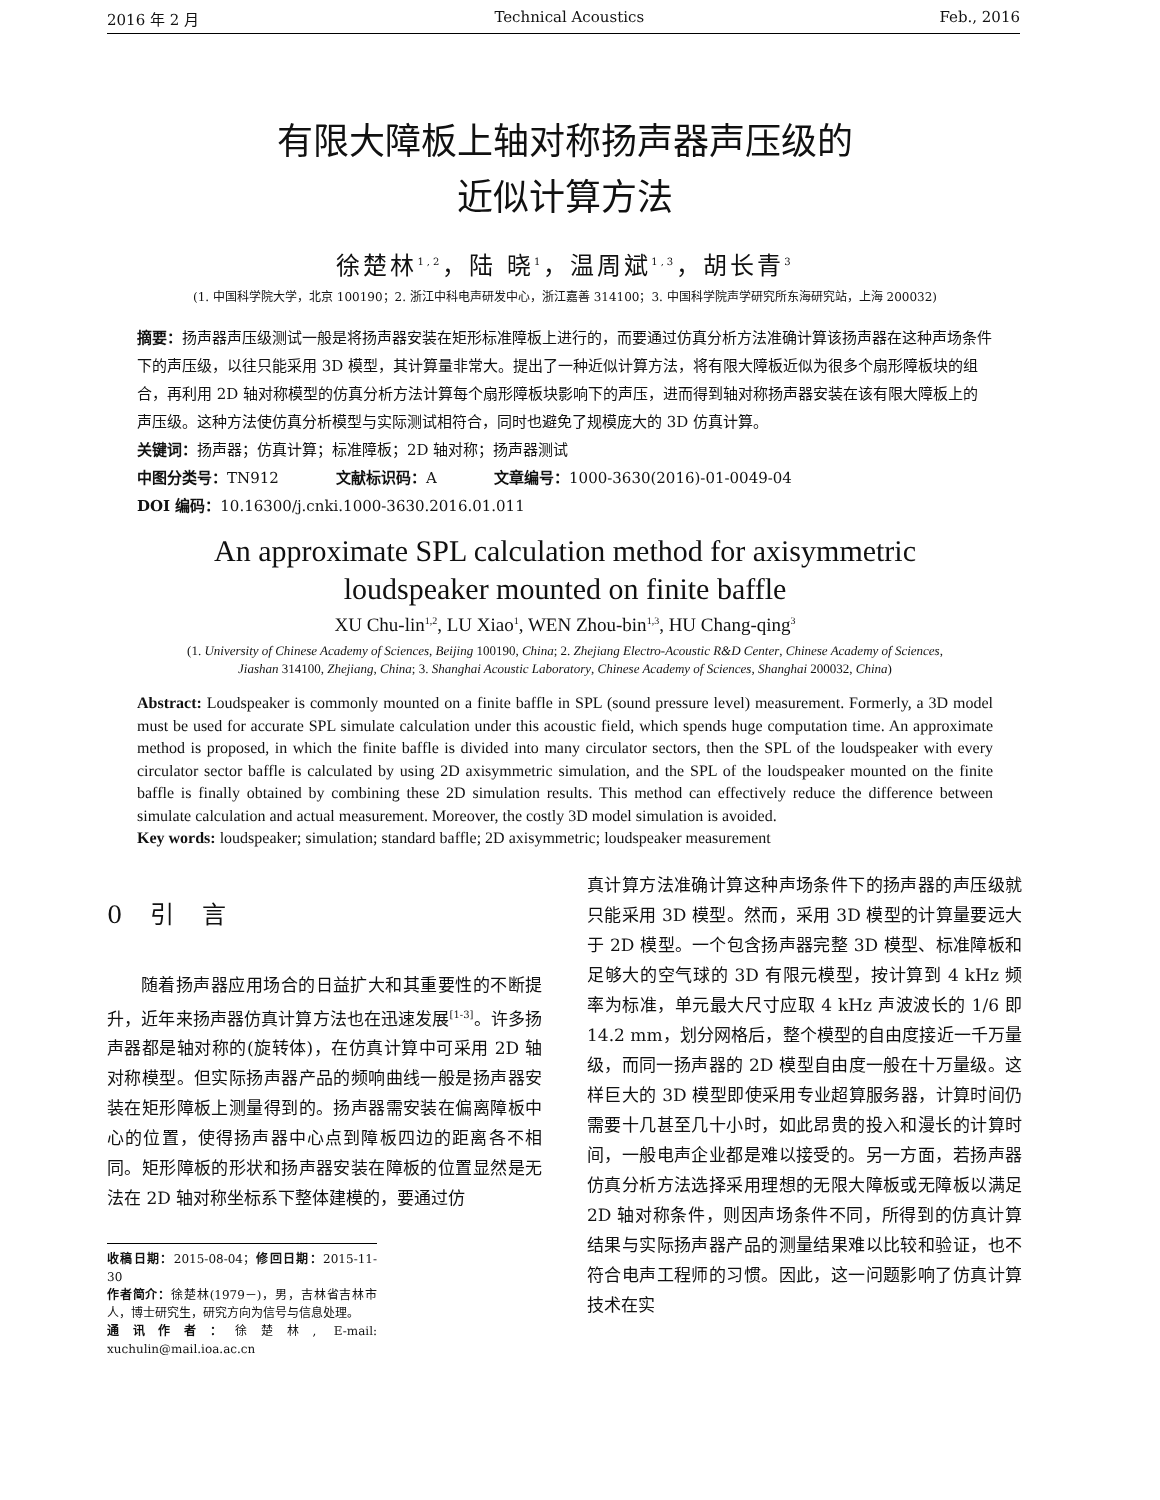2016 年 2 月 Technical Acoustics Feb., 2016
有限大障板上轴对称扬声器声压级的
近似计算方法
徐楚林<sup>1,2</sup>，陆 晓<sup>1</sup>，温周斌<sup>1,3</sup>，胡长青<sup>3</sup>
(1. 中国科学院大学，北京 100190；2. 浙江中科电声研发中心，浙江嘉善 314100；3. 中国科学院声学研究所东海研究站，上海 200032)
摘要：扬声器声压级测试一般是将扬声器安装在矩形标准障板上进行的，而要通过仿真分析方法准确计算该扬声器在这种声场条件下的声压级，以往只能采用 3D 模型，其计算量非常大。提出了一种近似计算方法，将有限大障板近似为很多个扇形障板块的组合，再利用 2D 轴对称模型的仿真分析方法计算每个扇形障板块影响下的声压，进而得到轴对称扬声器安装在该有限大障板上的声压级。这种方法使仿真分析模型与实际测试相符合，同时也避免了规模庞大的 3D 仿真计算。
关键词：扬声器；仿真计算；标准障板；2D 轴对称；扬声器测试
中图分类号：TN912 文献标识码：A 文章编号：1000-3630(2016)-01-0049-04
DOI 编码：10.16300/j.cnki.1000-3630.2016.01.011
An approximate SPL calculation method for axisymmetric
loudspeaker mounted on finite baffle
XU Chu-lin<sup>1,2</sup>, LU Xiao<sup>1</sup>, WEN Zhou-bin<sup>1,3</sup>, HU Chang-qing<sup>3</sup>
(1. University of Chinese Academy of Sciences, Beijing 100190, China; 2. Zhejiang Electro-Acoustic R&D Center, Chinese Academy of Sciences,
Jiashan 314100, Zhejiang, China; 3. Shanghai Acoustic Laboratory, Chinese Academy of Sciences, Shanghai 200032, China)
Abstract: Loudspeaker is commonly mounted on a finite baffle in SPL (sound pressure level) measurement. Formerly, a 3D model must be used for accurate SPL simulate calculation under this acoustic field, which spends huge computation time. An approximate method is proposed, in which the finite baffle is divided into many circulator sectors, then the SPL of the loudspeaker with every circulator sector baffle is calculated by using 2D axisymmetric simulation, and the SPL of the loudspeaker mounted on the finite baffle is finally obtained by combining these 2D simulation results. This method can effectively reduce the difference between simulate calculation and actual measurement. Moreover, the costly 3D model simulation is avoided.
Key words: loudspeaker; simulation; standard baffle; 2D axisymmetric; loudspeaker measurement
0 引 言
随着扬声器应用场合的日益扩大和其重要性的不断提升，近年来扬声器仿真计算方法也在迅速发展<sup>[1-3]</sup>。许多扬声器都是轴对称的(旋转体)，在仿真计算中可采用 2D 轴对称模型。但实际扬声器产品的频响曲线一般是扬声器安装在矩形障板上测量得到的。扬声器需安装在偏离障板中心的位置，使得扬声器中心点到障板四边的距离各不相同。矩形障板的形状和扬声器安装在障板的位置显然是无法在 2D 轴对称坐标系下整体建模的，要通过仿
收稿日期：2015-08-04；修回日期：2015-11-30
作者简介：徐楚林(1979－)，男，吉林省吉林市人，博士研究生，研究方向为信号与信息处理。
通讯作者：徐楚林, E-mail: xuchulin@mail.ioa.ac.cn
真计算方法准确计算这种声场条件下的扬声器的声压级就只能采用 3D 模型。然而，采用 3D 模型的计算量要远大于 2D 模型。一个包含扬声器完整 3D 模型、标准障板和足够大的空气球的 3D 有限元模型，按计算到 4 kHz 频率为标准，单元最大尺寸应取 4 kHz 声波波长的 1/6 即 14.2 mm，划分网格后，整个模型的自由度接近一千万量级，而同一扬声器的 2D 模型自由度一般在十万量级。这样巨大的 3D 模型即使采用专业超算服务器，计算时间仍需要十几甚至几十小时，如此昂贵的投入和漫长的计算时间，一般电声企业都是难以接受的。另一方面，若扬声器仿真分析方法选择采用理想的无限大障板或无障板以满足 2D 轴对称条件，则因声场条件不同，所得到的仿真计算结果与实际扬声器产品的测量结果难以比较和验证，也不符合电声工程师的习惯。因此，这一问题影响了仿真计算技术在实